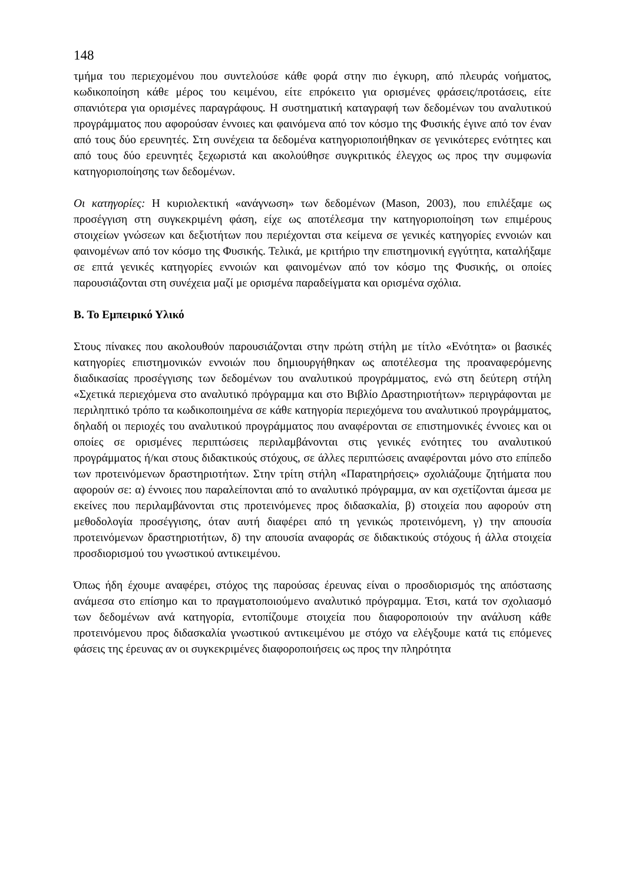148
τμήμα του περιεχομένου που συντελούσε κάθε φορά στην πιο έγκυρη, από πλευράς νοήματος, κωδικοποίηση κάθε μέρος του κειμένου, είτε επρόκειτο για ορισμένες φράσεις/προτάσεις, είτε σπανιότερα για ορισμένες παραγράφους. Η συστηματική καταγραφή των δεδομένων του αναλυτικού προγράμματος που αφορούσαν έννοιες και φαινόμενα από τον κόσμο της Φυσικής έγινε από τον έναν από τους δύο ερευνητές. Στη συνέχεια τα δεδομένα κατηγοριοποιήθηκαν σε γενικότερες ενότητες και από τους δύο ερευνητές ξεχωριστά και ακολούθησε συγκριτικός έλεγχος ως προς την συμφωνία κατηγοριοποίησης των δεδομένων.
Οι κατηγορίες: Η κυριολεκτική «ανάγνωση» των δεδομένων (Mason, 2003), που επιλέξαμε ως προσέγγιση στη συγκεκριμένη φάση, είχε ως αποτέλεσμα την κατηγοριοποίηση των επιμέρους στοιχείων γνώσεων και δεξιοτήτων που περιέχονται στα κείμενα σε γενικές κατηγορίες εννοιών και φαινομένων από τον κόσμο της Φυσικής. Τελικά, με κριτήριο την επιστημονική εγγύτητα, καταλήξαμε σε επτά γενικές κατηγορίες εννοιών και φαινομένων από τον κόσμο της Φυσικής, οι οποίες παρουσιάζονται στη συνέχεια μαζί με ορισμένα παραδείγματα και ορισμένα σχόλια.
Β. Το Εμπειρικό Υλικό
Στους πίνακες που ακολουθούν παρουσιάζονται στην πρώτη στήλη με τίτλο «Ενότητα» οι βασικές κατηγορίες επιστημονικών εννοιών που δημιουργήθηκαν ως αποτέλεσμα της προαναφερόμενης διαδικασίας προσέγγισης των δεδομένων του αναλυτικού προγράμματος, ενώ στη δεύτερη στήλη «Σχετικά περιεχόμενα στο αναλυτικό πρόγραμμα και στο Βιβλίο Δραστηριοτήτων» περιγράφονται με περιληπτικό τρόπο τα κωδικοποιημένα σε κάθε κατηγορία περιεχόμενα του αναλυτικού προγράμματος, δηλαδή οι περιοχές του αναλυτικού προγράμματος που αναφέρονται σε επιστημονικές έννοιες και οι οποίες σε ορισμένες περιπτώσεις περιλαμβάνονται στις γενικές ενότητες του αναλυτικού προγράμματος ή/και στους διδακτικούς στόχους, σε άλλες περιπτώσεις αναφέρονται μόνο στο επίπεδο των προτεινόμενων δραστηριοτήτων. Στην τρίτη στήλη «Παρατηρήσεις» σχολιάζουμε ζητήματα που αφορούν σε: α) έννοιες που παραλείπονται από το αναλυτικό πρόγραμμα, αν και σχετίζονται άμεσα με εκείνες που περιλαμβάνονται στις προτεινόμενες προς διδασκαλία, β) στοιχεία που αφορούν στη μεθοδολογία προσέγγισης, όταν αυτή διαφέρει από τη γενικώς προτεινόμενη, γ) την απουσία προτεινόμενων δραστηριοτήτων, δ) την απουσία αναφοράς σε διδακτικούς στόχους ή άλλα στοιχεία προσδιορισμού του γνωστικού αντικειμένου.
Όπως ήδη έχουμε αναφέρει, στόχος της παρούσας έρευνας είναι ο προσδιορισμός της απόστασης ανάμεσα στο επίσημο και το πραγματοποιούμενο αναλυτικό πρόγραμμα. Έτσι, κατά τον σχολιασμό των δεδομένων ανά κατηγορία, εντοπίζουμε στοιχεία που διαφοροποιούν την ανάλυση κάθε προτεινόμενου προς διδασκαλία γνωστικού αντικειμένου με στόχο να ελέγξουμε κατά τις επόμενες φάσεις της έρευνας αν οι συγκεκριμένες διαφοροποιήσεις ως προς την πληρότητα